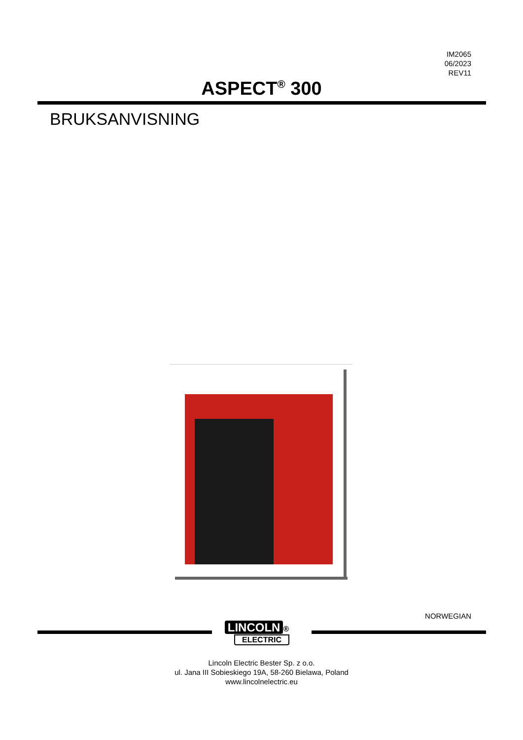IM2065
06/2023
REV11
ASPECT<sup>®</sup> 300
BRUKSANVISNING
NORWEGIAN
LINCOLN ®
ELECTRIC
Lincoln Electric Bester Sp. z o.o.
ul. Jana III Sobieskiego 19A, 58-260 Bielawa, Poland
www.lincolnelectric.eu